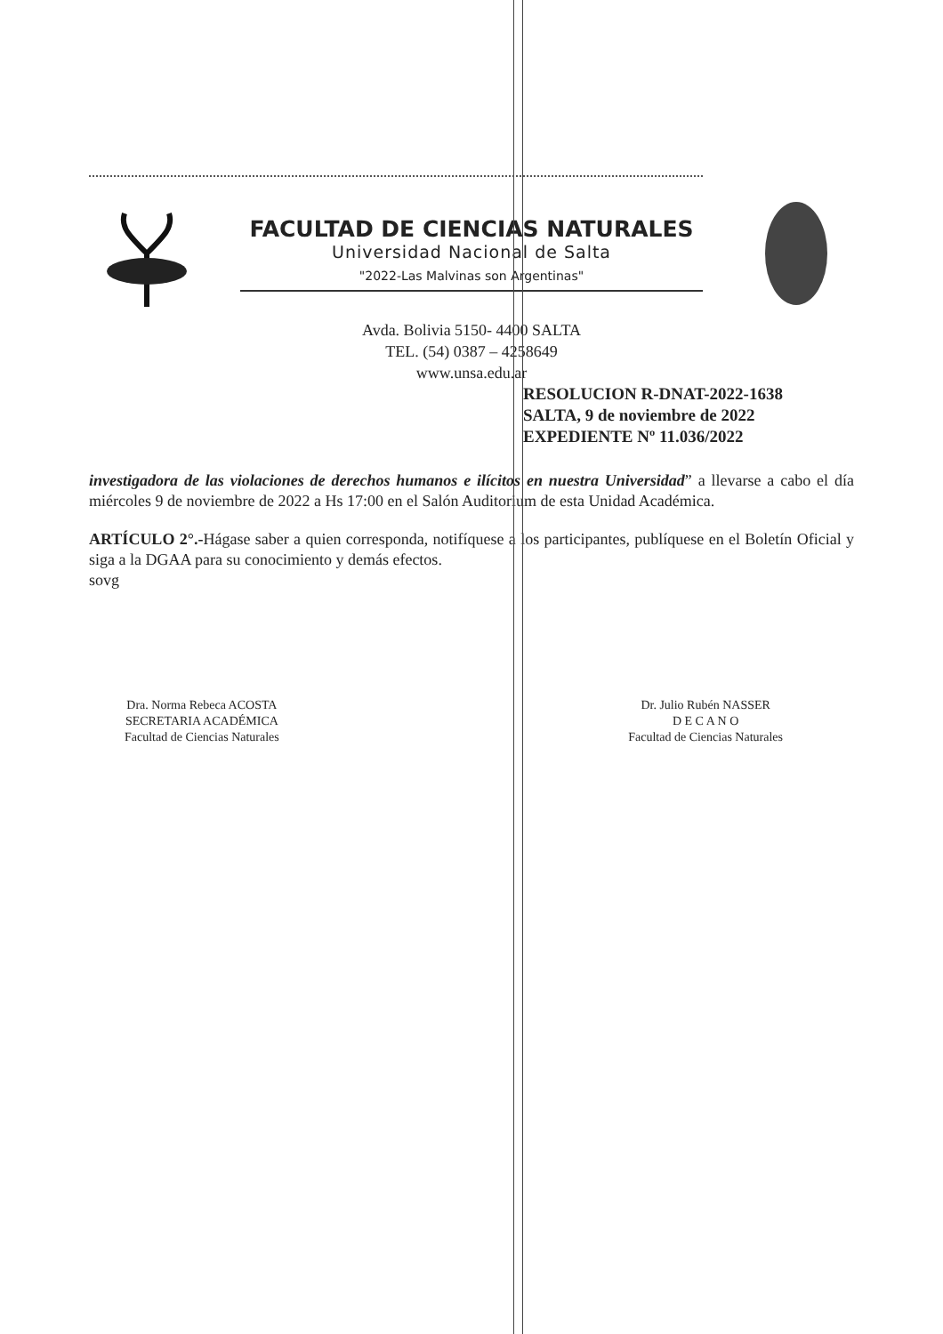FACULTAD DE CIENCIAS NATURALES
Universidad Nacional de Salta
"2022-Las Malvinas son Argentinas"
Avda. Bolivia 5150- 4400 SALTA
TEL. (54) 0387 – 4258649
www.unsa.edu.ar
RESOLUCION R-DNAT-2022-1638
SALTA, 9 de noviembre de 2022
EXPEDIENTE Nº 11.036/2022
investigadora de las violaciones de derechos humanos e ilícitos en nuestra Universidad” a llevarse a cabo el día miércoles 9 de noviembre de 2022 a Hs 17:00 en el Salón Auditorium de esta Unidad Académica.
ARTÍCULO 2°.-Hágase saber a quien corresponda, notifíquese a los participantes, publíquese en el Boletín Oficial y siga a la DGAA para su conocimiento y demás efectos.
sovg
Dra. Norma Rebeca ACOSTA
SECRETARIA ACADÉMICA
Facultad de Ciencias Naturales
Dr. Julio Rubén NASSER
D E C A N O
Facultad de Ciencias Naturales